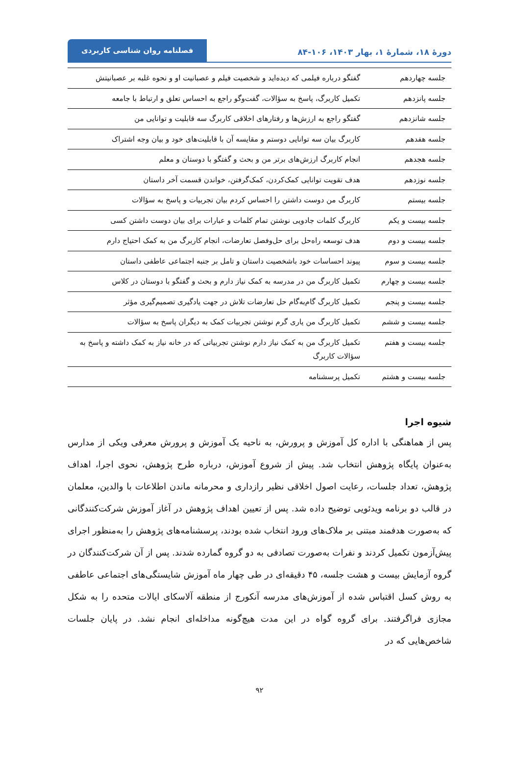دورهٔ ۱۸، شمارهٔ ۱، بهار ۱۴۰۳، ۱۰۶-۸۴
فصلنامه روان شناسی کاربردی
| جلسه چهاردهم | گفتگو درباره فیلمی که دیده‌اید و شخصیت فیلم و عصبانیت او و نحوه غلبه بر عصبانیتش |
| جلسه پانزدهم | تکمیل کاربرگ، پاسخ به سؤالات، گفت‌وگو راجع به احساس تعلق و ارتباط با جامعه |
| جلسه شانزدهم | گفتگو راجع به ارزش‌ها و رفتارهای اخلاقی کاربرگ سه قابلیت و توانایی من |
| جلسه هفدهم | کاربرگ بیان سه توانایی دوستم و مقایسه آن با قابلیت‌های خود و بیان وجه اشتراک |
| جلسه هجدهم | انجام کاربرگ ارزش‌های برتر من و بحث و گفتگو با دوستان و معلم |
| جلسه نوزدهم | هدف تقویت توانایی کمک‌کردن، کمک‌گرفتن، خواندن قسمت آخر داستان |
| جلسه بیستم | کاربرگ من دوست داشتن را احساس کردم بیان تجربیات و پاسخ به سؤالات |
| جلسه بیست و یکم | کاربرگ کلمات جادویی نوشتن تمام کلمات و عبارات برای بیان دوست داشتن کسی |
| جلسه بیست و دوم | هدف توسعه راه‌حل برای حل‌وفصل تعارضات، انجام کاربرگ من به کمک احتیاج دارم |
| جلسه بیست و سوم | پیوند احساسات خود باشخصیت داستان و تامل بر جنبه اجتماعی عاطفی داستان |
| جلسه بیست و چهارم | تکمیل کاربرگ من در مدرسه به کمک نیاز دارم و بحث و گفتگو با دوستان در کلاس |
| جلسه بیست و پنجم | تکمیل کاربرگ گام‌به‌گام حل تعارضات تلاش در جهت یادگیری تصمیم‌گیری مؤثر |
| جلسه بیست و ششم | تکمیل کاربرگ من یاری گرم نوشتن تجربیات کمک به دیگران پاسخ به سؤالات |
| جلسه بیست و هفتم | تکمیل کاربرگ من به کمک نیاز دارم نوشتن تجربیاتی که در خانه نیاز به کمک داشته و پاسخ به سؤالات کاربرگ |
| جلسه بیست و هشتم | تکمیل پرسشنامه |
شیوه اجرا
پس از هماهنگی با اداره کل آموزش و پرورش، به ناحیه یک آموزش و پرورش معرفی ویکی از مدارس به‌عنوان پایگاه پژوهش انتخاب شد. پیش از شروع آموزش، درباره طرح پژوهش، نحوی اجرا، اهداف پژوهش، تعداد جلسات، رعایت اصول اخلاقی نظیر رازداری و محرمانه ماندن اطلاعات با والدین، معلمان در قالب دو برنامه ویدئویی توضیح داده شد. پس از تعیین اهداف پژوهش در آغاز آموزش شرکت‌کنندگانی که به‌صورت هدفمند مبتنی بر ملاک‌های ورود انتخاب شده بودند، پرسشنامه‌های پژوهش را به‌منظور اجرای پیش‌آزمون تکمیل کردند و نفرات به‌صورت تصادفی به دو گروه گمارده شدند. پس از آن شرکت‌کنندگان در گروه آزمایش بیست و هشت جلسه، ۴۵ دقیقه‌ای در طی چهار ماه آموزش شایستگی‌های اجتماعی عاطفی به روش کسل اقتباس شده از آموزش‌های مدرسه آنکورج از منطقه آلاسکای ایالات متحده را به شکل مجازی فراگرفتند. برای گروه گواه در این مدت هیچ‌گونه مداخله‌ای انجام نشد. در پایان جلسات شاخص‌هایی که در
۹۲